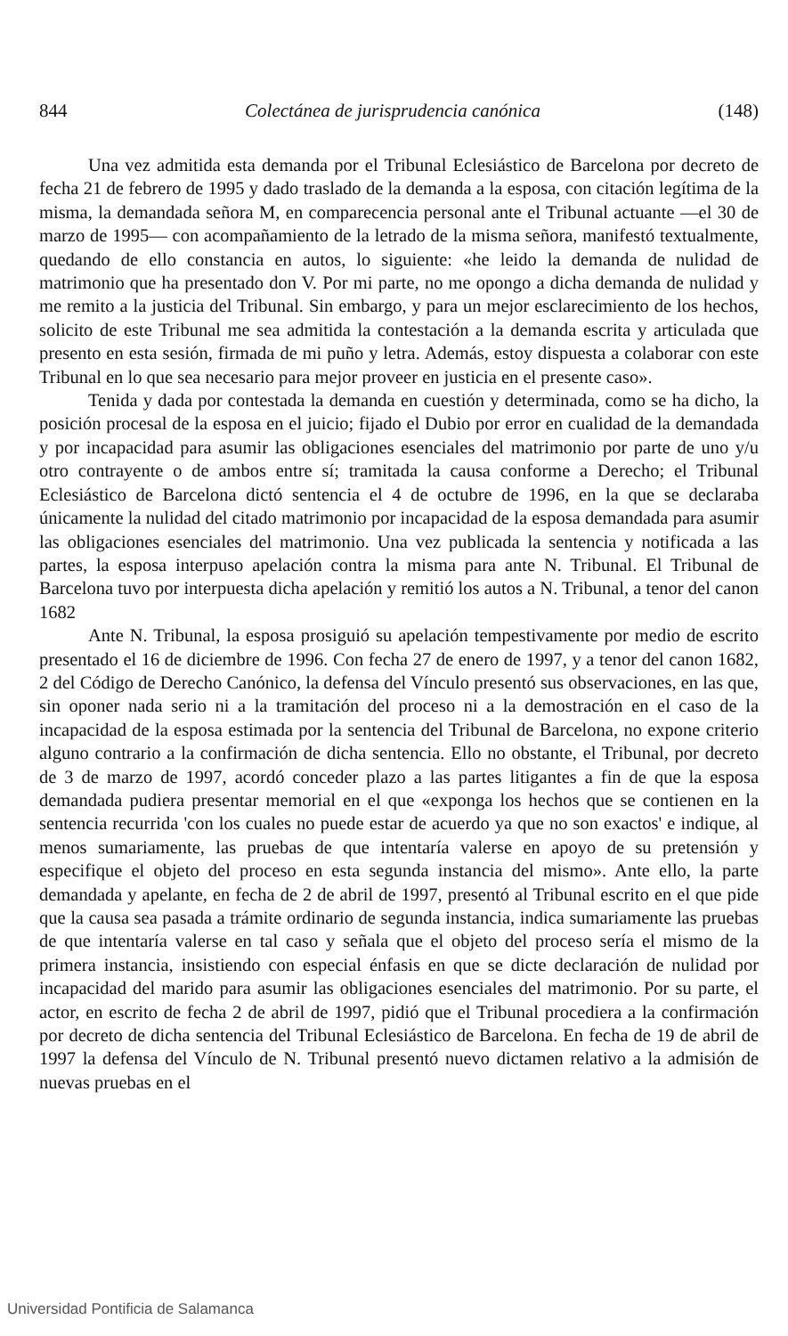844 Colectánea de jurisprudencia canónica (148)
Una vez admitida esta demanda por el Tribunal Eclesiástico de Barcelona por decreto de fecha 21 de febrero de 1995 y dado traslado de la demanda a la esposa, con citación legítima de la misma, la demandada señora M, en comparecencia personal ante el Tribunal actuante —el 30 de marzo de 1995— con acompañamiento de la letrado de la misma señora, manifestó textualmente, quedando de ello constancia en autos, lo siguiente: «he leido la demanda de nulidad de matrimonio que ha presentado don V. Por mi parte, no me opongo a dicha demanda de nulidad y me remito a la justicia del Tribunal. Sin embargo, y para un mejor esclarecimiento de los hechos, solicito de este Tribunal me sea admitida la contestación a la demanda escrita y articulada que presento en esta sesión, firmada de mi puño y letra. Además, estoy dispuesta a colaborar con este Tribunal en lo que sea necesario para mejor proveer en justicia en el presente caso».
Tenida y dada por contestada la demanda en cuestión y determinada, como se ha dicho, la posición procesal de la esposa en el juicio; fijado el Dubio por error en cualidad de la demandada y por incapacidad para asumir las obligaciones esenciales del matrimonio por parte de uno y/u otro contrayente o de ambos entre sí; tramitada la causa conforme a Derecho; el Tribunal Eclesiástico de Barcelona dictó sentencia el 4 de octubre de 1996, en la que se declaraba únicamente la nulidad del citado matrimonio por incapacidad de la esposa demandada para asumir las obligaciones esenciales del matrimonio. Una vez publicada la sentencia y notificada a las partes, la esposa interpuso apelación contra la misma para ante N. Tribunal. El Tribunal de Barcelona tuvo por interpuesta dicha apelación y remitió los autos a N. Tribunal, a tenor del canon 1682
Ante N. Tribunal, la esposa prosiguió su apelación tempestivamente por medio de escrito presentado el 16 de diciembre de 1996. Con fecha 27 de enero de 1997, y a tenor del canon 1682, 2 del Código de Derecho Canónico, la defensa del Vínculo presentó sus observaciones, en las que, sin oponer nada serio ni a la tramitación del proceso ni a la demostración en el caso de la incapacidad de la esposa estimada por la sentencia del Tribunal de Barcelona, no expone criterio alguno contrario a la confirmación de dicha sentencia. Ello no obstante, el Tribunal, por decreto de 3 de marzo de 1997, acordó conceder plazo a las partes litigantes a fin de que la esposa demandada pudiera presentar memorial en el que «exponga los hechos que se contienen en la sentencia recurrida 'con los cuales no puede estar de acuerdo ya que no son exactos' e indique, al menos sumariamente, las pruebas de que intentaría valerse en apoyo de su pretensión y especifique el objeto del proceso en esta segunda instancia del mismo». Ante ello, la parte demandada y apelante, en fecha de 2 de abril de 1997, presentó al Tribunal escrito en el que pide que la causa sea pasada a trámite ordinario de segunda instancia, indica sumariamente las pruebas de que intentaría valerse en tal caso y señala que el objeto del proceso sería el mismo de la primera instancia, insistiendo con especial énfasis en que se dicte declaración de nulidad por incapacidad del marido para asumir las obligaciones esenciales del matrimonio. Por su parte, el actor, en escrito de fecha 2 de abril de 1997, pidió que el Tribunal procediera a la confirmación por decreto de dicha sentencia del Tribunal Eclesiástico de Barcelona. En fecha de 19 de abril de 1997 la defensa del Vínculo de N. Tribunal presentó nuevo dictamen relativo a la admisión de nuevas pruebas en el
Universidad Pontificia de Salamanca